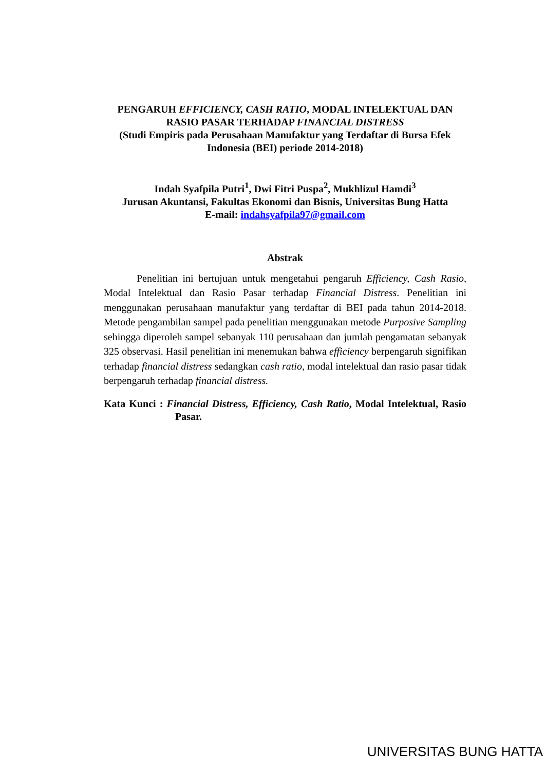PENGARUH EFFICIENCY, CASH RATIO, MODAL INTELEKTUAL DAN RASIO PASAR TERHADAP FINANCIAL DISTRESS
(Studi Empiris pada Perusahaan Manufaktur yang Terdaftar di Bursa Efek Indonesia (BEI) periode 2014-2018)
Indah Syafpila Putri<sup>1</sup>, Dwi Fitri Puspa<sup>2</sup>, Mukhlizul Hamdi<sup>3</sup>
Jurusan Akuntansi, Fakultas Ekonomi dan Bisnis, Universitas Bung Hatta
E-mail: indahsyafpila97@gmail.com
Abstrak
Penelitian ini bertujuan untuk mengetahui pengaruh Efficiency, Cash Rasio, Modal Intelektual dan Rasio Pasar terhadap Financial Distress. Penelitian ini menggunakan perusahaan manufaktur yang terdaftar di BEI pada tahun 2014-2018. Metode pengambilan sampel pada penelitian menggunakan metode Purposive Sampling sehingga diperoleh sampel sebanyak 110 perusahaan dan jumlah pengamatan sebanyak 325 observasi. Hasil penelitian ini menemukan bahwa efficiency berpengaruh signifikan terhadap financial distress sedangkan cash ratio, modal intelektual dan rasio pasar tidak berpengaruh terhadap financial distress.
Kata Kunci : Financial Distress, Efficiency, Cash Ratio, Modal Intelektual, Rasio Pasar.
UNIVERSITAS BUNG HATTA